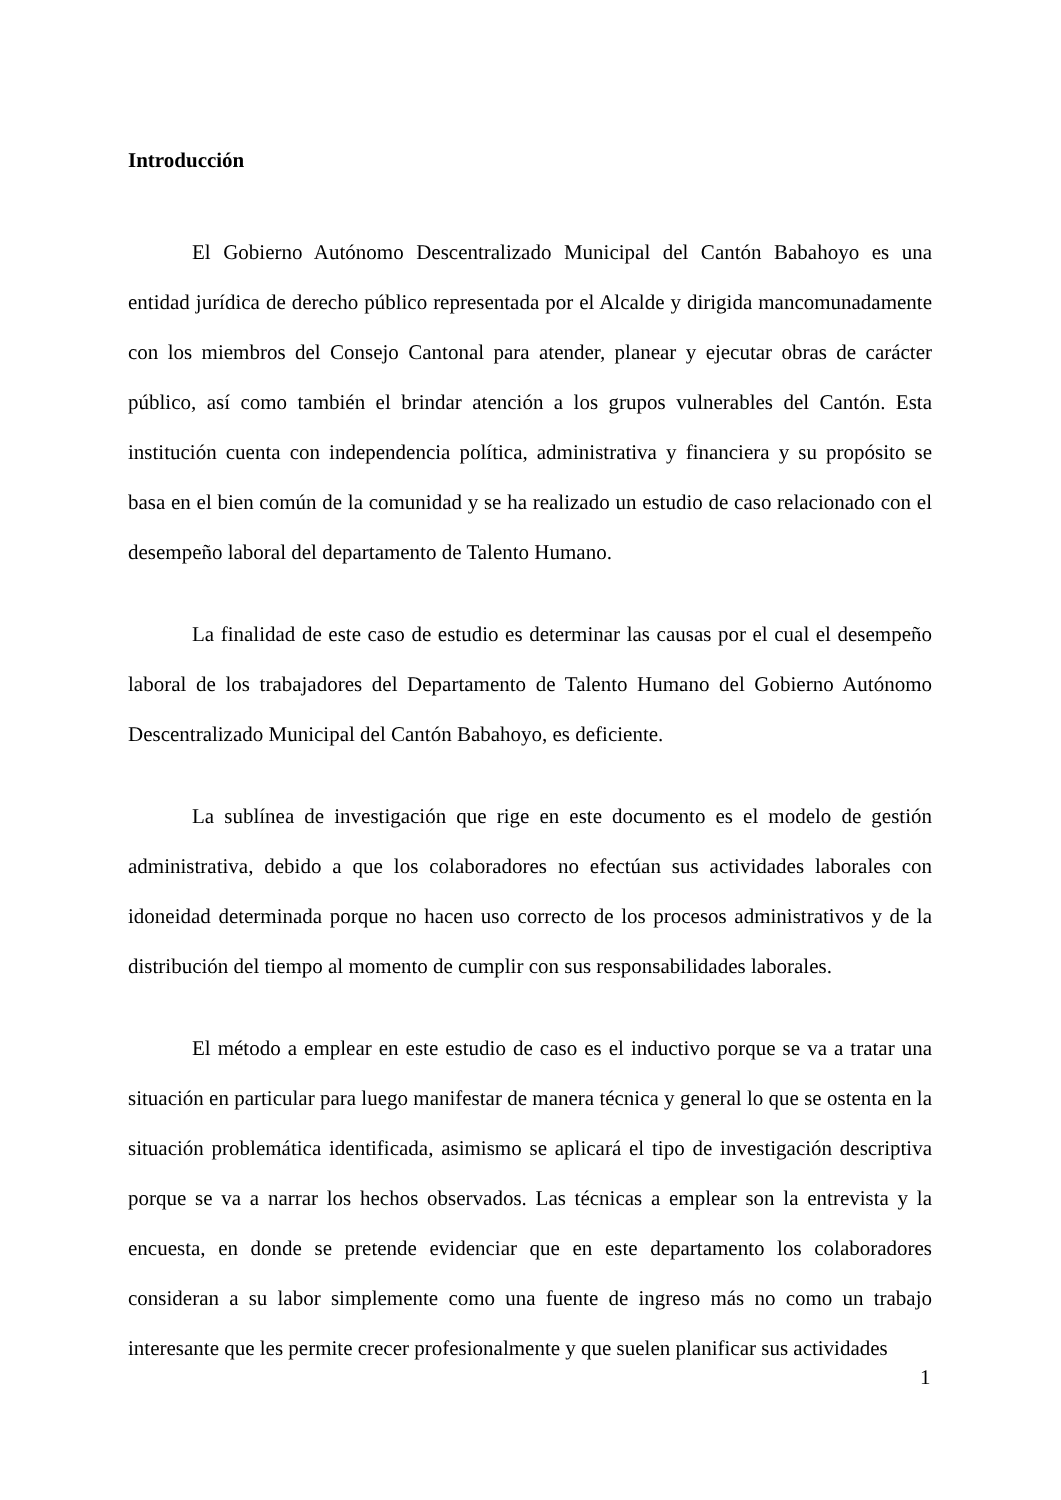Introducción
El Gobierno Autónomo Descentralizado Municipal del Cantón Babahoyo es una entidad jurídica de derecho público representada por el Alcalde y dirigida mancomunadamente con los miembros del Consejo Cantonal para atender, planear y ejecutar obras de carácter público, así como también el brindar atención a los grupos vulnerables del Cantón. Esta institución cuenta con independencia política, administrativa y financiera y su propósito se basa en el bien común de la comunidad y se ha realizado un estudio de caso relacionado con el desempeño laboral del departamento de Talento Humano.
La finalidad de este caso de estudio es determinar las causas por el cual el desempeño laboral de los trabajadores del Departamento de Talento Humano del Gobierno Autónomo Descentralizado Municipal del Cantón Babahoyo, es deficiente.
La sublínea de investigación que rige en este documento es el modelo de gestión administrativa, debido a que los colaboradores no efectúan sus actividades laborales con idoneidad determinada porque no hacen uso correcto de los procesos administrativos y de la distribución del tiempo al momento de cumplir con sus responsabilidades laborales.
El método a emplear en este estudio de caso es el inductivo porque se va a tratar una situación en particular para luego manifestar de manera técnica y general lo que se ostenta en la situación problemática identificada, asimismo se aplicará el tipo de investigación descriptiva porque se va a narrar los hechos observados. Las técnicas a emplear son la entrevista y la encuesta, en donde se pretende evidenciar que en este departamento los colaboradores consideran a su labor simplemente como una fuente de ingreso más no como un trabajo interesante que les permite crecer profesionalmente y que suelen planificar sus actividades
1